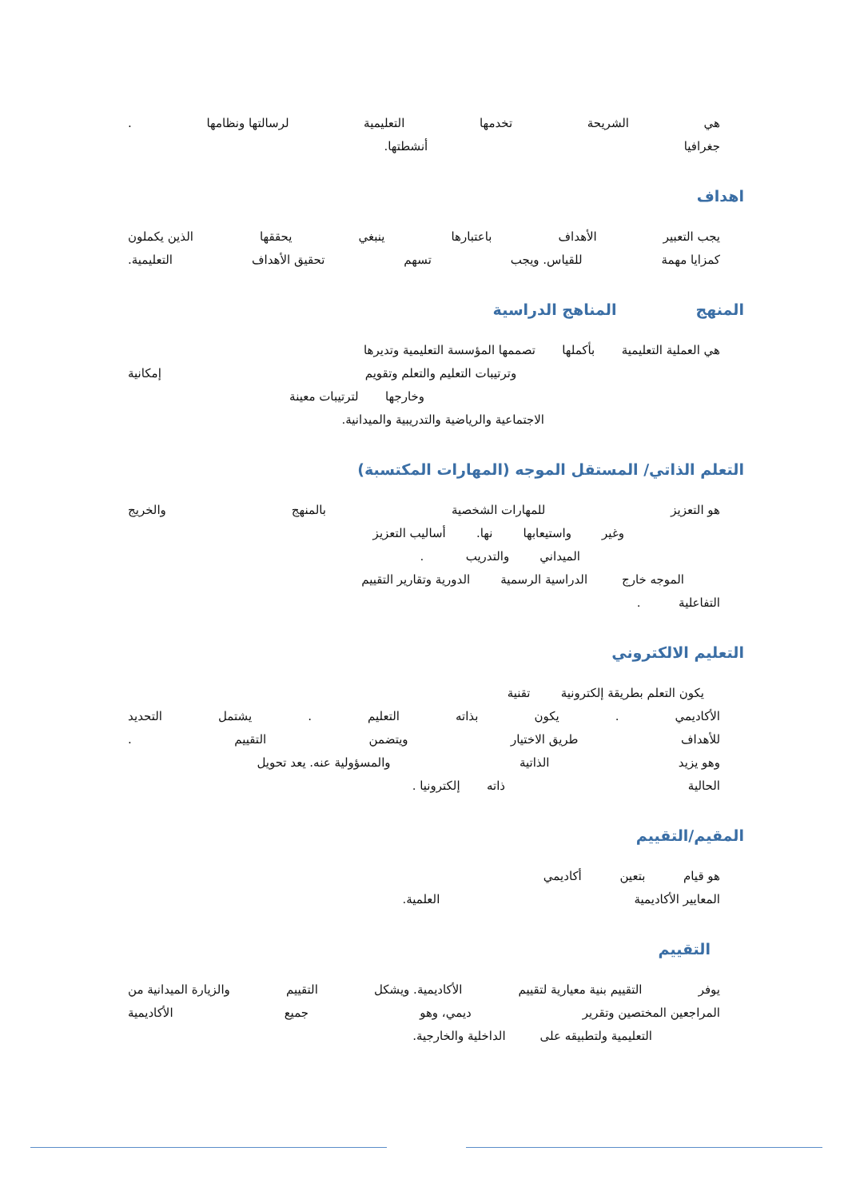هي الشريحة تخدمها التعليمية لرسالتها ونظامها.
جغرافيا أنشطتها.
اهداف
يجب التعبير الأهداف باعتبارها ينبغي يحققها الذين يكملون
كمزايا مهمة للقياس. ويجب تسهم تحقيق الأهداف التعليمية.
المنهج المناهج الدراسية
هي العملية التعليمية بأكملها تصممها المؤسسة التعليمية وتديرها
وترتيبات التعليم والتعلم وتقويم إمكانية
وخارجها لترتيبات معينة
الاجتماعية والرياضية والتدريبية والميدانية.
التعلم الذاتي/ المستقل الموجه (المهارات المكتسبة)
هو التعزيز للمهارات الشخصية بالمنهج والخريج
وغير واستيعابها نها. أساليب التعزيز
الميداني والتدريب .
الموجه خارج الدراسية الرسمية الدورية وتقارير التقييم
التفاعلية .
التعليم الالكتروني
يكون التعلم بطريقة إلكترونية تقنية
الأكاديمي. يكون بذاته التعليم. يشتمل التحديد
للأهداف طريق الاختيار ويتضمن التقييم.
وهو يزيد الذاتية والمسؤولية عنه. يعد تحويل
الحالية ذاته إلكترونيا .
المقيم/التقييم
هو قيام بتعين أكاديمي
المعايير الأكاديمية العلمية.
التقييم
يوفر التقييم بنية معيارية لتقييم الأكاديمية. ويشكل التقييم والزيارة الميدانية من
المراجعين المختصين وتقرير ديمي، وهو جميع الأكاديمية
التعليمية ولتطبيقه على الداخلية والخارجية.